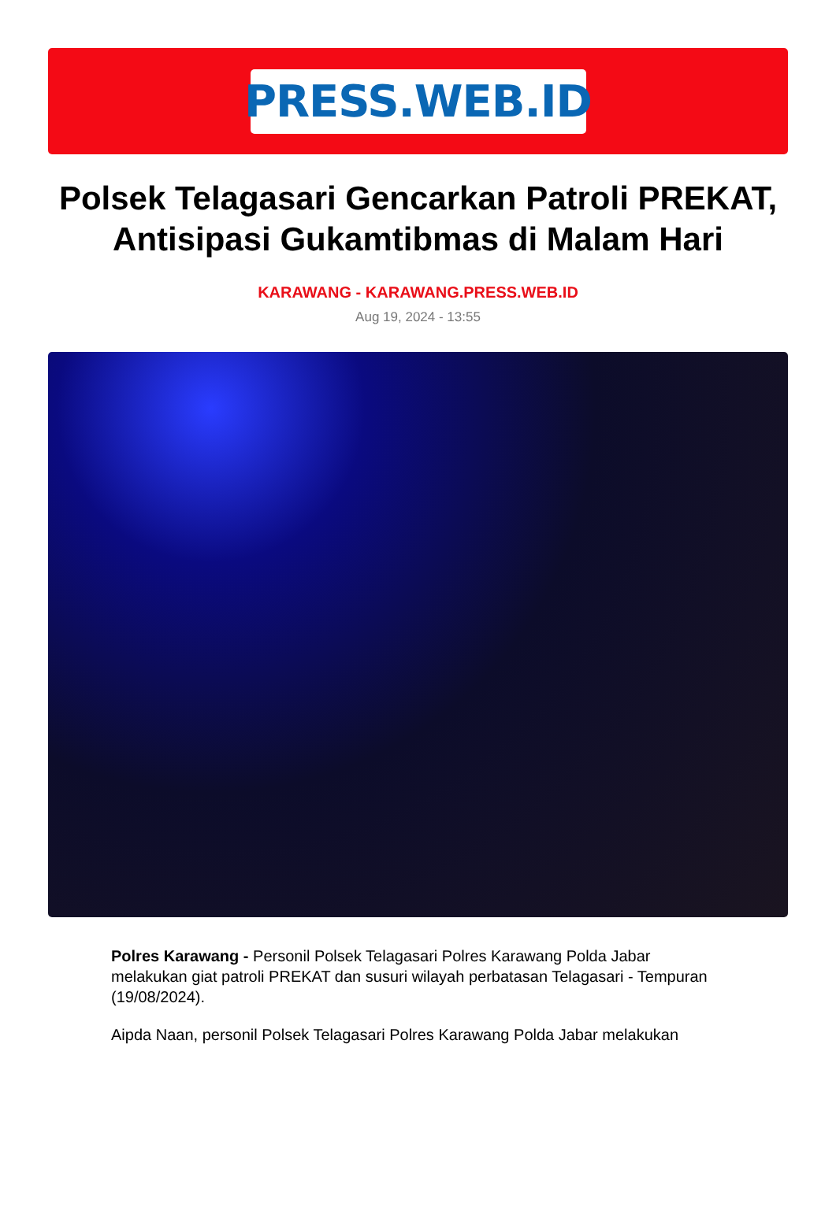PRESS.WEB.ID
Polsek Telagasari Gencarkan Patroli PREKAT, Antisipasi Gukamtibmas di Malam Hari
KARAWANG - KARAWANG.PRESS.WEB.ID
Aug 19, 2024 - 13:55
Polres Karawang - Personil Polsek Telagasari Polres Karawang Polda Jabar melakukan giat patroli PREKAT dan susuri wilayah perbatasan Telagasari - Tempuran (19/08/2024).
Aipda Naan, personil Polsek Telagasari Polres Karawang Polda Jabar melakukan